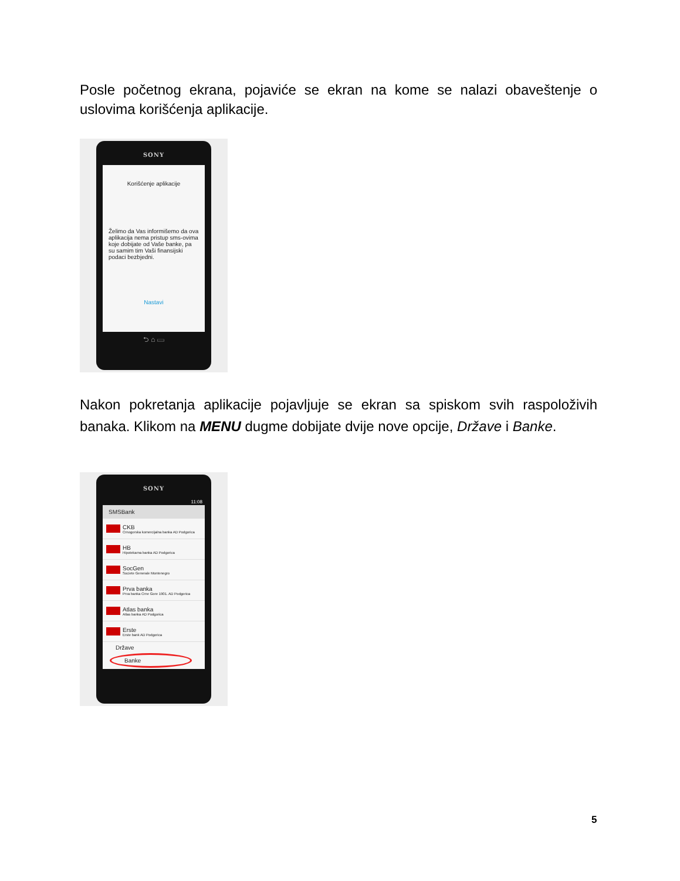Posle početnog ekrana, pojaviće se ekran na kome se nalazi obaveštenje o uslovima korišćenja aplikacije.
SONY
Korišćenje aplikacije
Želimo da Vas informišemo da ova aplikacija nema pristup sms-ovima koje dobijate od Vaše banke, pa su samim tim Vaši finansijski podaci bezbjedni.
Nastavi
⮌ ⌂ ▭
Nakon pokretanja aplikacije pojavljuje se ekran sa spiskom svih raspoloživih banaka. Klikom na MENU dugme dobijate dvije nove opcije, Države i Banke.
SONY
11:08
SMSBank
CKB
Crnogorska komercijalna banka AD Podgorica
HB
Hipotekarna banka AD Podgorica
SocGen
Societe Generale Montenegro
Prva banka
Prva banka Crne Gore 1901. AD Podgorica
Atlas banka
Atlas banka AD Podgorica
Erste
Erste bank AD Podgorica
Države
Banke
5